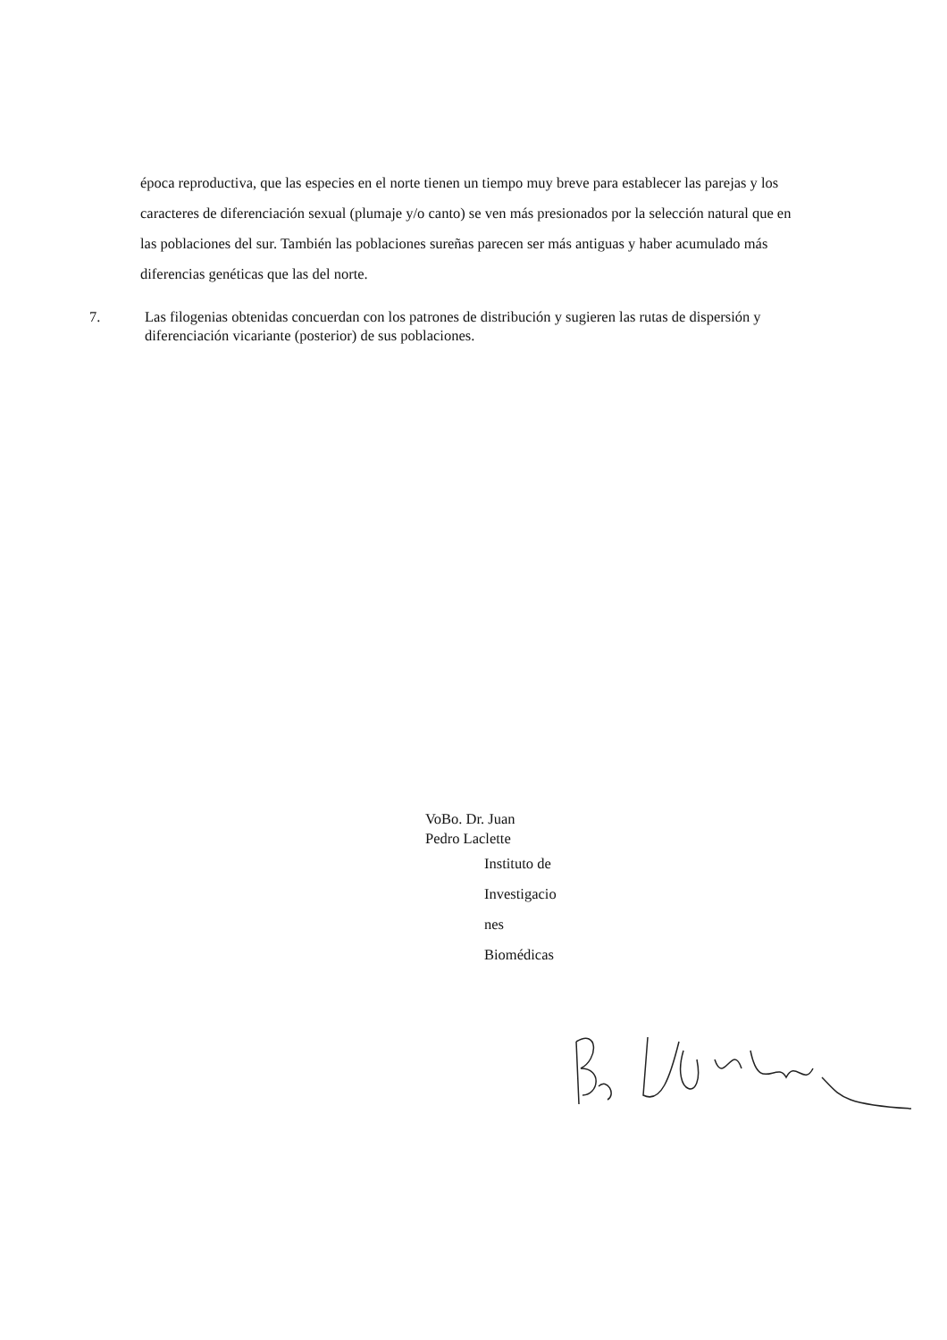época reproductiva, que las especies en el norte tienen un tiempo muy breve para establecer las parejas y los caracteres de diferenciación sexual (plumaje y/o canto) se ven más presionados por la selección natural que en las poblaciones del sur. También las poblaciones sureñas parecen ser más antiguas y haber acumulado más diferencias genéticas que las del norte.
7. Las filogenias obtenidas concuerdan con los patrones de distribución y sugieren las rutas de dispersión y diferenciación vicariante (posterior) de sus poblaciones.
VoBo. Dr. Juan
Pedro Laclette
Instituto de
Investigacio
nes
Biomédicas